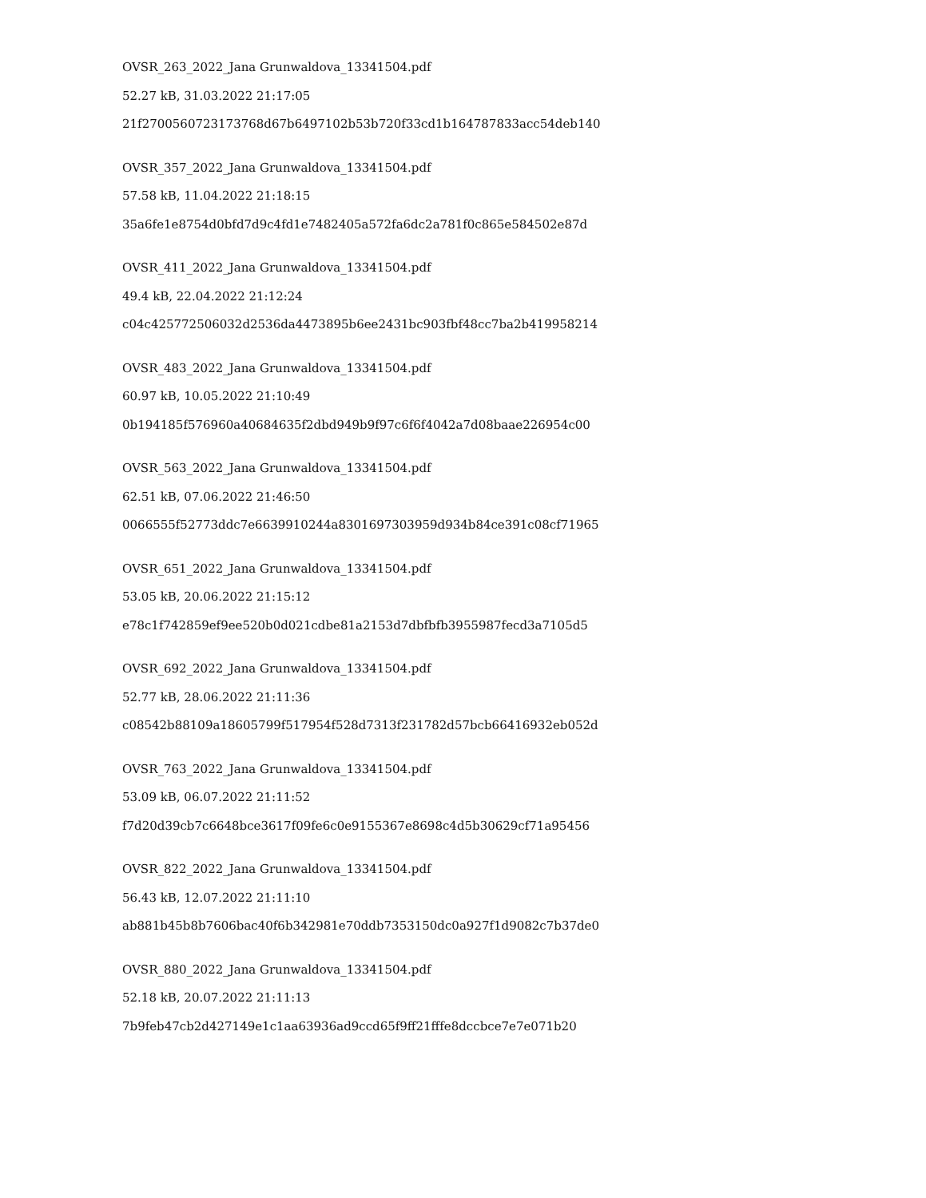OVSR_263_2022_Jana Grunwaldova_13341504.pdf
52.27 kB, 31.03.2022 21:17:05
21f2700560723173768d67b6497102b53b720f33cd1b164787833acc54deb140
OVSR_357_2022_Jana Grunwaldova_13341504.pdf
57.58 kB, 11.04.2022 21:18:15
35a6fe1e8754d0bfd7d9c4fd1e7482405a572fa6dc2a781f0c865e584502e87d
OVSR_411_2022_Jana Grunwaldova_13341504.pdf
49.4 kB, 22.04.2022 21:12:24
c04c425772506032d2536da4473895b6ee2431bc903fbf48cc7ba2b419958214
OVSR_483_2022_Jana Grunwaldova_13341504.pdf
60.97 kB, 10.05.2022 21:10:49
0b194185f576960a40684635f2dbd949b9f97c6f6f4042a7d08baae226954c00
OVSR_563_2022_Jana Grunwaldova_13341504.pdf
62.51 kB, 07.06.2022 21:46:50
0066555f52773ddc7e6639910244a8301697303959d934b84ce391c08cf71965
OVSR_651_2022_Jana Grunwaldova_13341504.pdf
53.05 kB, 20.06.2022 21:15:12
e78c1f742859ef9ee520b0d021cdbe81a2153d7dbfbfb3955987fecd3a7105d5
OVSR_692_2022_Jana Grunwaldova_13341504.pdf
52.77 kB, 28.06.2022 21:11:36
c08542b88109a18605799f517954f528d7313f231782d57bcb66416932eb052d
OVSR_763_2022_Jana Grunwaldova_13341504.pdf
53.09 kB, 06.07.2022 21:11:52
f7d20d39cb7c6648bce3617f09fe6c0e9155367e8698c4d5b30629cf71a95456
OVSR_822_2022_Jana Grunwaldova_13341504.pdf
56.43 kB, 12.07.2022 21:11:10
ab881b45b8b7606bac40f6b342981e70ddb7353150dc0a927f1d9082c7b37de0
OVSR_880_2022_Jana Grunwaldova_13341504.pdf
52.18 kB, 20.07.2022 21:11:13
7b9feb47cb2d427149e1c1aa63936ad9ccd65f9ff21fffe8dccbce7e7e071b20